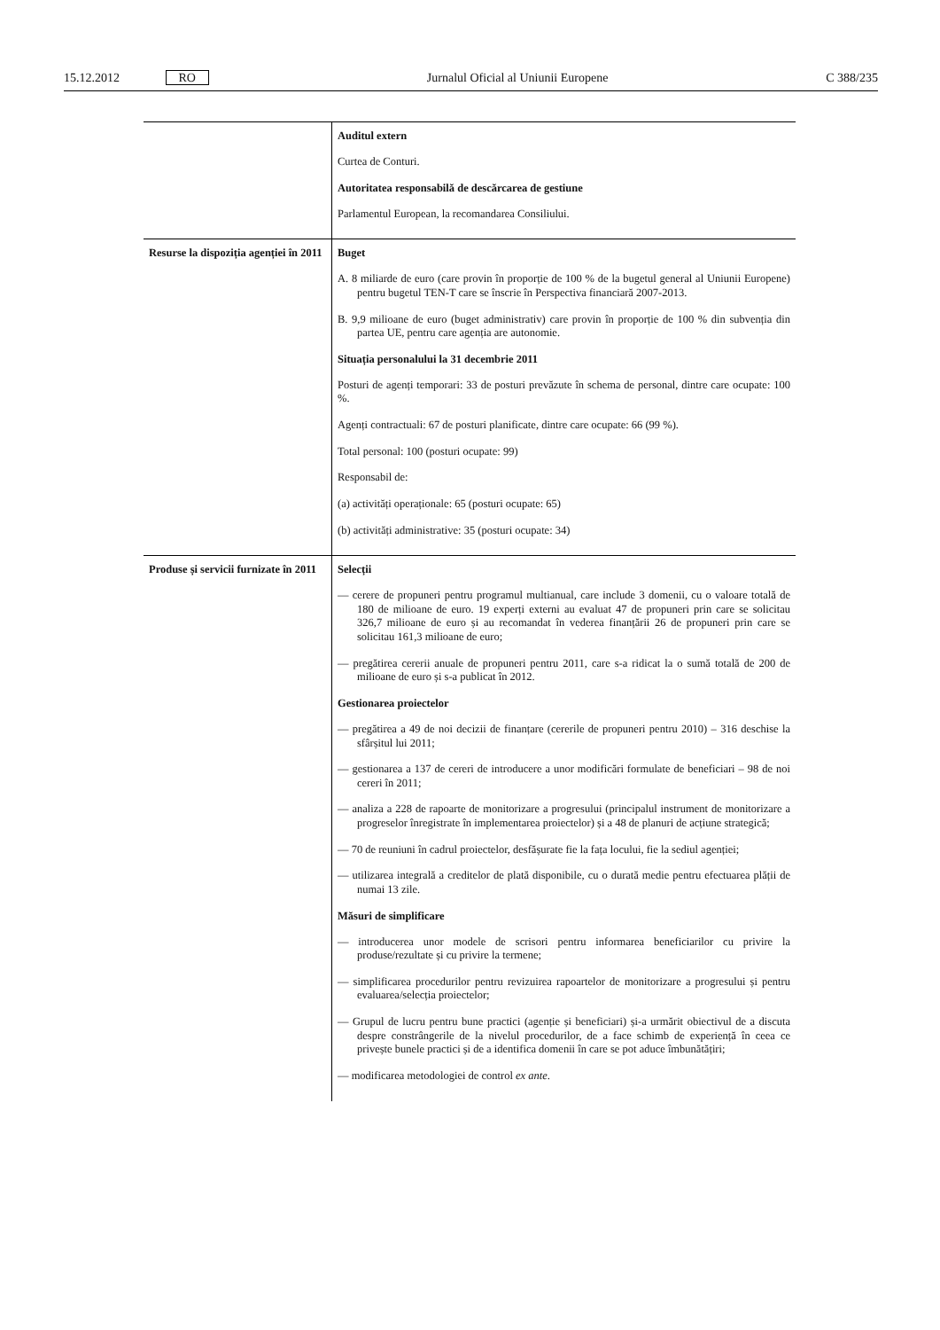15.12.2012 RO Jurnalul Oficial al Uniunii Europene C 388/235
| | Auditul extern Curtea de Conturi. Autoritatea responsabilă de descărcarea de gestiune Parlamentul European, la recomandarea Consiliului. |
| Resurse la dispoziția agenției în 2011 | Buget A. 8 miliarde de euro (care provin în proporție de 100 % de la bugetul general al Uniunii Europene) pentru bugetul TEN-T care se înscrie în Perspectiva financiară 2007-2013. B. 9,9 milioane de euro (buget administrativ) care provin în proporție de 100 % din subvenția din partea UE, pentru care agenția are autonomie. Situația personalului la 31 decembrie 2011 Posturi de agenți temporari: 33 de posturi prevăzute în schema de personal, dintre care ocupate: 100 %. Agenți contractuali: 67 de posturi planificate, dintre care ocupate: 66 (99 %). Total personal: 100 (posturi ocupate: 99) Responsabil de: (a) activități operaționale: 65 (posturi ocupate: 65) (b) activități administrative: 35 (posturi ocupate: 34) |
| Produse și servicii furnizate în 2011 | Selecții — cerere de propuneri pentru programul multianual, care include 3 domenii, cu o valoare totală de 180 de milioane de euro. 19 experți externi au evaluat 47 de propuneri prin care se solicitau 326,7 milioane de euro și au recomandat în vederea finanțării 26 de propuneri prin care se solicitau 161,3 milioane de euro; — pregătirea cererii anuale de propuneri pentru 2011, care s-a ridicat la o sumă totală de 200 de milioane de euro și s-a publicat în 2012. Gestionarea proiectelor — pregătirea a 49 de noi decizii de finanțare (cererile de propuneri pentru 2010) – 316 deschise la sfârșitul lui 2011; — gestionarea a 137 de cereri de introducere a unor modificări formulate de beneficiari – 98 de noi cereri în 2011; — analiza a 228 de rapoarte de monitorizare a progresului (principalul instrument de monitorizare a progreselor înregistrate în implementarea proiectelor) și a 48 de planuri de acțiune strategică; — 70 de reuniuni în cadrul proiectelor, desfășurate fie la fața locului, fie la sediul agenției; — utilizarea integrală a creditelor de plată disponibile, cu o durată medie pentru efectuarea plății de numai 13 zile. Măsuri de simplificare — introducerea unor modele de scrisori pentru informarea beneficiarilor cu privire la produse/rezultate și cu privire la termene; — simplificarea procedurilor pentru revizuirea rapoartelor de monitorizare a progresului și pentru evaluarea/selecția proiectelor; — Grupul de lucru pentru bune practici (agenție și beneficiari) și-a urmărit obiectivul de a discuta despre constrângerile de la nivelul procedurilor, de a face schimb de experiență în ceea ce privește bunele practici și de a identifica domenii în care se pot aduce îmbunătățiri; — modificarea metodologiei de control ex ante . |